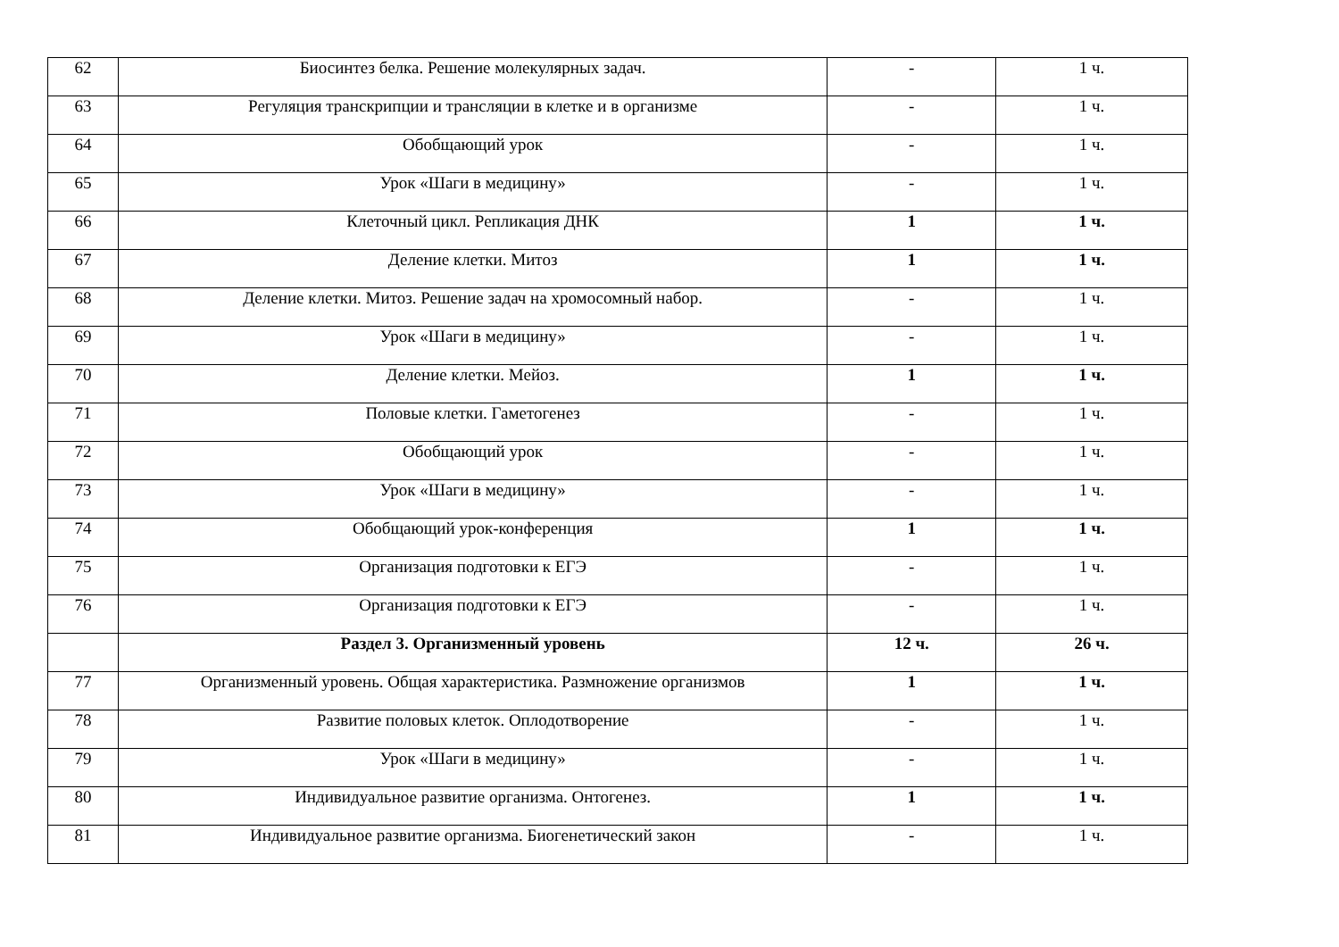| 62 | Биосинтез белка. Решение молекулярных задач. | - | 1 ч. |
| 63 | Регуляция транскрипции и трансляции в клетке и в организме | - | 1 ч. |
| 64 | Обобщающий урок | - | 1 ч. |
| 65 | Урок «Шаги в медицину» | - | 1 ч. |
| 66 | Клеточный цикл. Репликация ДНК | 1 | 1 ч. |
| 67 | Деление клетки. Митоз | 1 | 1 ч. |
| 68 | Деление клетки. Митоз. Решение задач на хромосомный набор. | - | 1 ч. |
| 69 | Урок «Шаги в медицину» | - | 1 ч. |
| 70 | Деление клетки. Мейоз. | 1 | 1 ч. |
| 71 | Половые клетки. Гаметогенез | - | 1 ч. |
| 72 | Обобщающий урок | - | 1 ч. |
| 73 | Урок «Шаги в медицину» | - | 1 ч. |
| 74 | Обобщающий урок-конференция | 1 | 1 ч. |
| 75 | Организация подготовки к ЕГЭ | - | 1 ч. |
| 76 | Организация подготовки к ЕГЭ | - | 1 ч. |
| | Раздел 3. Организменный уровень | 12 ч. | 26 ч. |
| 77 | Организменный уровень. Общая характеристика. Размножение организмов | 1 | 1 ч. |
| 78 | Развитие половых клеток. Оплодотворение | - | 1 ч. |
| 79 | Урок «Шаги в медицину» | - | 1 ч. |
| 80 | Индивидуальное развитие организма. Онтогенез. | 1 | 1 ч. |
| 81 | Индивидуальное развитие организма. Биогенетический закон | - | 1 ч. |